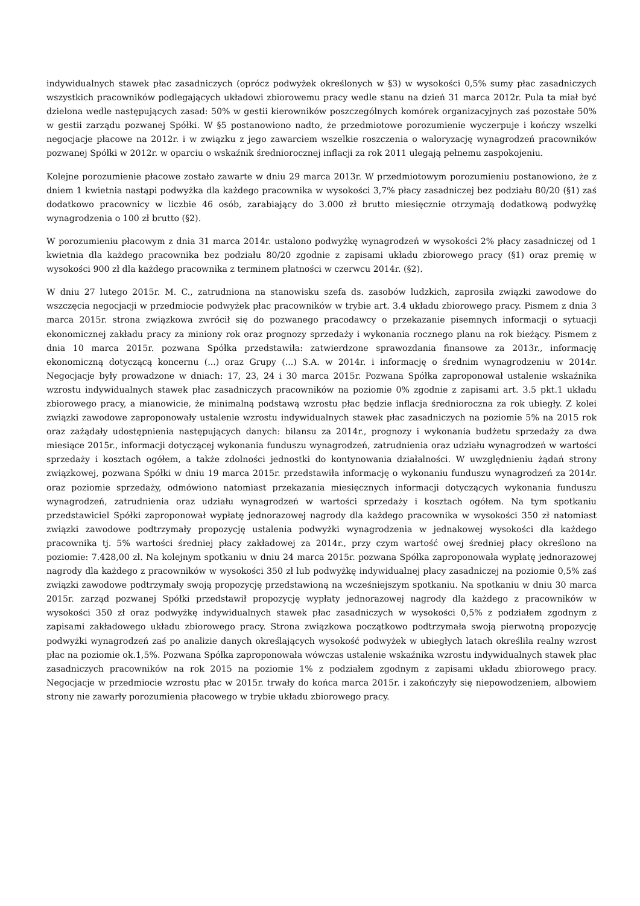indywidualnych stawek płac zasadniczych (oprócz podwyżek określonych w §3) w wysokości 0,5% sumy płac zasadniczych wszystkich pracowników podlegających układowi zbiorowemu pracy wedle stanu na dzień 31 marca 2012r. Pula ta miał być dzielona wedle następujących zasad: 50% w gestii kierowników poszczególnych komórek organizacyjnych zaś pozostałe 50% w gestii zarządu pozwanej Spółki. W §5 postanowiono nadto, że przedmiotowe porozumienie wyczerpuje i kończy wszelki negocjacje płacowe na 2012r. i w związku z jego zawarciem wszelkie roszczenia o waloryzację wynagrodzeń pracowników pozwanej Spółki w 2012r. w oparciu o wskaźnik średniorocznej inflacji za rok 2011 ulegają pełnemu zaspokojeniu.
Kolejne porozumienie płacowe zostało zawarte w dniu 29 marca 2013r. W przedmiotowym porozumieniu postanowiono, że z dniem 1 kwietnia nastąpi podwyżka dla każdego pracownika w wysokości 3,7% płacy zasadniczej bez podziału 80/20 (§1) zaś dodatkowo pracownicy w liczbie 46 osób, zarabiający do 3.000 zł brutto miesięcznie otrzymają dodatkową podwyżkę wynagrodzenia o 100 zł brutto (§2).
W porozumieniu płacowym z dnia 31 marca 2014r. ustalono podwyżkę wynagrodzeń w wysokości 2% płacy zasadniczej od 1 kwietnia dla każdego pracownika bez podziału 80/20 zgodnie z zapisami układu zbiorowego pracy (§1) oraz premię w wysokości 900 zł dla każdego pracownika z terminem płatności w czerwcu 2014r. (§2).
W dniu 27 lutego 2015r. M. C., zatrudniona na stanowisku szefa ds. zasobów ludzkich, zaprosiła związki zawodowe do wszczęcia negocjacji w przedmiocie podwyżek płac pracowników w trybie art. 3.4 układu zbiorowego pracy. Pismem z dnia 3 marca 2015r. strona związkowa zwrócił się do pozwanego pracodawcy o przekazanie pisemnych informacji o sytuacji ekonomicznej zakładu pracy za miniony rok oraz prognozy sprzedaży i wykonania rocznego planu na rok bieżący. Pismem z dnia 10 marca 2015r. pozwana Spółka przedstawiła: zatwierdzone sprawozdania finansowe za 2013r., informację ekonomiczną dotyczącą koncernu (...) oraz Grupy (...) S.A. w 2014r. i informację o średnim wynagrodzeniu w 2014r. Negocjacje były prowadzone w dniach: 17, 23, 24 i 30 marca 2015r. Pozwana Spółka zaproponował ustalenie wskaźnika wzrostu indywidualnych stawek płac zasadniczych pracowników na poziomie 0% zgodnie z zapisami art. 3.5 pkt.1 układu zbiorowego pracy, a mianowicie, że minimalną podstawą wzrostu płac będzie inflacja średnioroczna za rok ubiegły. Z kolei związki zawodowe zaproponowały ustalenie wzrostu indywidualnych stawek płac zasadniczych na poziomie 5% na 2015 rok oraz zażądały udostępnienia następujących danych: bilansu za 2014r., prognozy i wykonania budżetu sprzedaży za dwa miesiące 2015r., informacji dotyczącej wykonania funduszu wynagrodzeń, zatrudnienia oraz udziału wynagrodzeń w wartości sprzedaży i kosztach ogółem, a także zdolności jednostki do kontynowania działalności. W uwzględnieniu żądań strony związkowej, pozwana Spółki w dniu 19 marca 2015r. przedstawiła informację o wykonaniu funduszu wynagrodzeń za 2014r. oraz poziomie sprzedaży, odmówiono natomiast przekazania miesięcznych informacji dotyczących wykonania funduszu wynagrodzeń, zatrudnienia oraz udziału wynagrodzeń w wartości sprzedaży i kosztach ogółem. Na tym spotkaniu przedstawiciel Spółki zaproponował wypłatę jednorazowej nagrody dla każdego pracownika w wysokości 350 zł natomiast związki zawodowe podtrzymały propozycję ustalenia podwyżki wynagrodzenia w jednakowej wysokości dla każdego pracownika tj. 5% wartości średniej płacy zakładowej za 2014r., przy czym wartość owej średniej płacy określono na poziomie: 7.428,00 zł. Na kolejnym spotkaniu w dniu 24 marca 2015r. pozwana Spółka zaproponowała wypłatę jednorazowej nagrody dla każdego z pracowników w wysokości 350 zł lub podwyżkę indywidualnej płacy zasadniczej na poziomie 0,5% zaś związki zawodowe podtrzymały swoją propozycję przedstawioną na wcześniejszym spotkaniu. Na spotkaniu w dniu 30 marca 2015r. zarząd pozwanej Spółki przedstawił propozycję wypłaty jednorazowej nagrody dla każdego z pracowników w wysokości 350 zł oraz podwyżkę indywidualnych stawek płac zasadniczych w wysokości 0,5% z podziałem zgodnym z zapisami zakładowego układu zbiorowego pracy. Strona związkowa początkowo podtrzymała swoją pierwotną propozycję podwyżki wynagrodzeń zaś po analizie danych określających wysokość podwyżek w ubiegłych latach określiła realny wzrost płac na poziomie ok.1,5%. Pozwana Spółka zaproponowała wówczas ustalenie wskaźnika wzrostu indywidualnych stawek płac zasadniczych pracowników na rok 2015 na poziomie 1% z podziałem zgodnym z zapisami układu zbiorowego pracy. Negocjacje w przedmiocie wzrostu płac w 2015r. trwały do końca marca 2015r. i zakończyły się niepowodzeniem, albowiem strony nie zawarły porozumienia płacowego w trybie układu zbiorowego pracy.